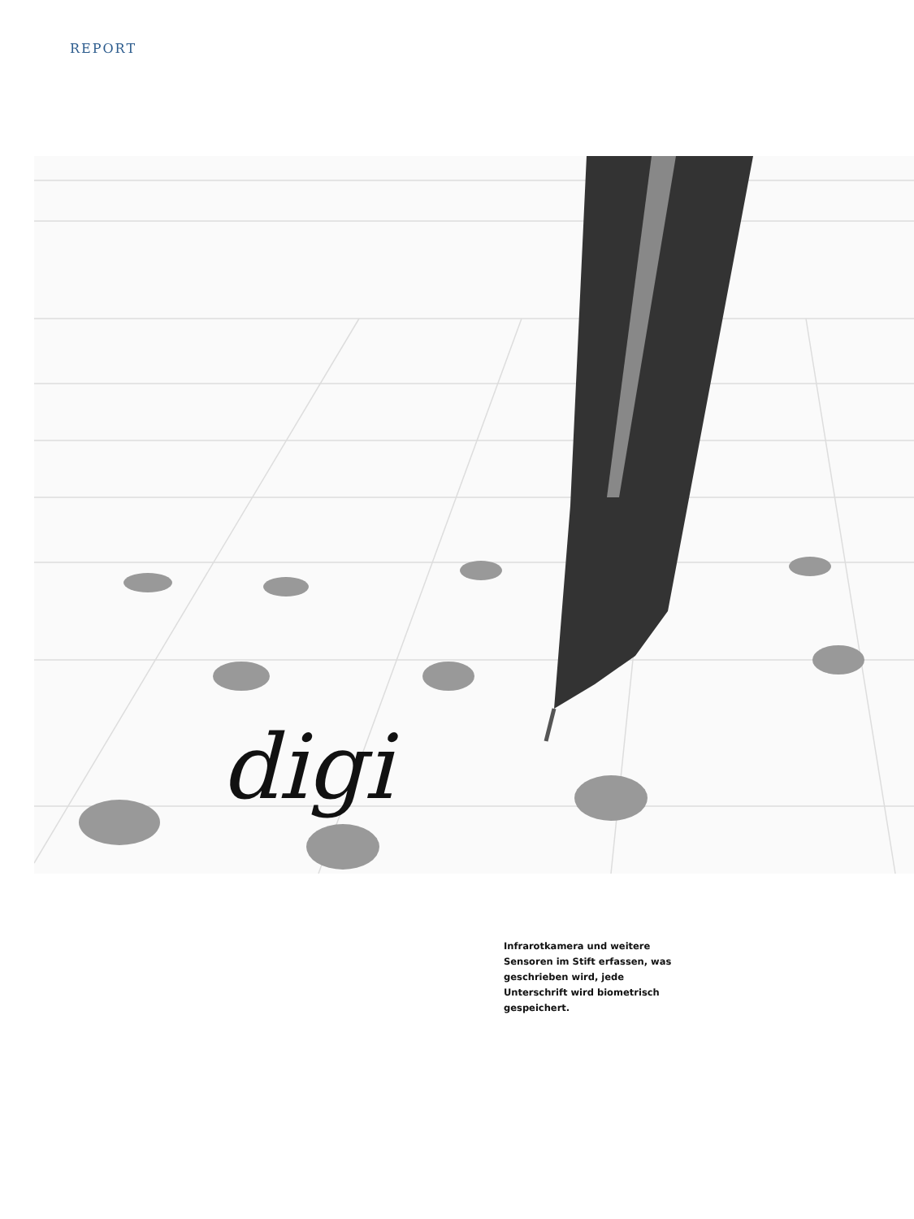REPORT
digi
Infrarotkamera und weitere Sensoren im Stift erfassen, was geschrieben wird, jede Unterschrift wird biometrisch gespeichert.